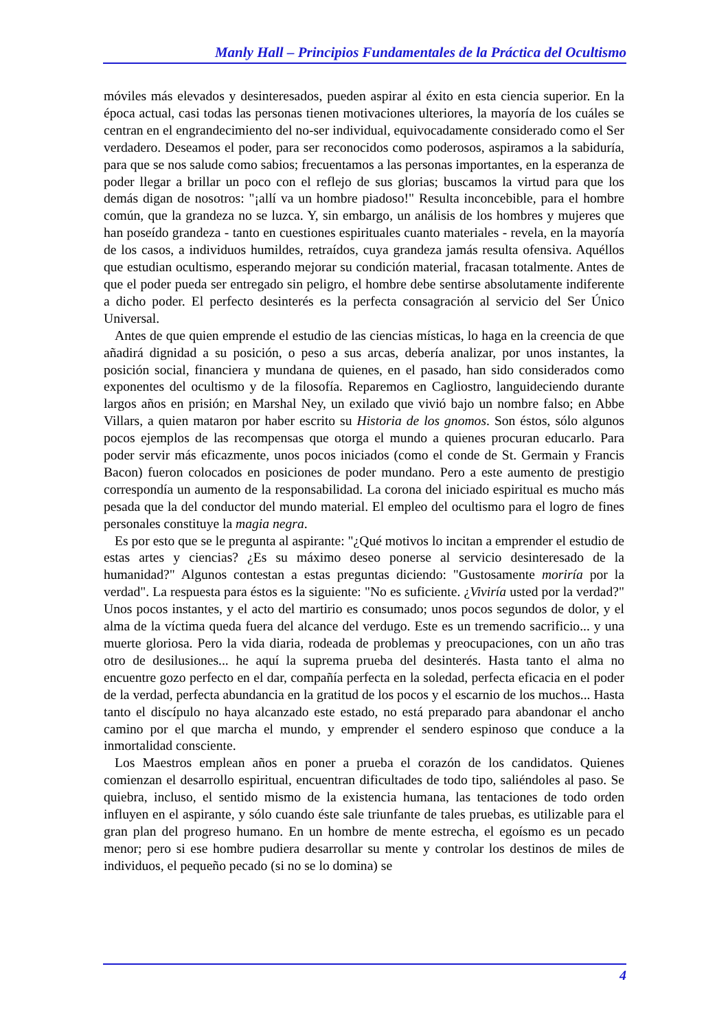Manly Hall – Principios Fundamentales de la Práctica del Ocultismo
móviles más elevados y desinteresados, pueden aspirar al éxito en esta ciencia superior. En la época actual, casi todas las personas tienen motivaciones ulteriores, la mayoría de los cuáles se centran en el engrandecimiento del no-ser individual, equivocadamente considerado como el Ser verdadero. Deseamos el poder, para ser reconocidos como poderosos, aspiramos a la sabiduría, para que se nos salude como sabios; frecuentamos a las personas importantes, en la esperanza de poder llegar a brillar un poco con el reflejo de sus glorias; buscamos la virtud para que los demás digan de nosotros: "¡allí va un hombre piadoso!" Resulta inconcebible, para el hombre común, que la grandeza no se luzca. Y, sin embargo, un análisis de los hombres y mujeres que han poseído grandeza - tanto en cuestiones espirituales cuanto materiales - revela, en la mayoría de los casos, a individuos humildes, retraídos, cuya grandeza jamás resulta ofensiva. Aquéllos que estudian ocultismo, esperando mejorar su condición material, fracasan totalmente. Antes de que el poder pueda ser entregado sin peligro, el hombre debe sentirse absolutamente indiferente a dicho poder. El perfecto desinterés es la perfecta consagración al servicio del Ser Único Universal.
Antes de que quien emprende el estudio de las ciencias místicas, lo haga en la creencia de que añadirá dignidad a su posición, o peso a sus arcas, debería analizar, por unos instantes, la posición social, financiera y mundana de quienes, en el pasado, han sido considerados como exponentes del ocultismo y de la filosofía. Reparemos en Cagliostro, languideciendo durante largos años en prisión; en Marshal Ney, un exilado que vivió bajo un nombre falso; en Abbe Villars, a quien mataron por haber escrito su Historia de los gnomos. Son éstos, sólo algunos pocos ejemplos de las recompensas que otorga el mundo a quienes procuran educarlo. Para poder servir más eficazmente, unos pocos iniciados (como el conde de St. Germain y Francis Bacon) fueron colocados en posiciones de poder mundano. Pero a este aumento de prestigio correspondía un aumento de la responsabilidad. La corona del iniciado espiritual es mucho más pesada que la del conductor del mundo material. El empleo del ocultismo para el logro de fines personales constituye la magia negra.
Es por esto que se le pregunta al aspirante: "¿Qué motivos lo incitan a emprender el estudio de estas artes y ciencias? ¿Es su máximo deseo ponerse al servicio desinteresado de la humanidad?" Algunos contestan a estas preguntas diciendo: "Gustosamente moriría por la verdad". La respuesta para éstos es la siguiente: "No es suficiente. ¿Viviría usted por la verdad?" Unos pocos instantes, y el acto del martirio es consumado; unos pocos segundos de dolor, y el alma de la víctima queda fuera del alcance del verdugo. Este es un tremendo sacrificio... y una muerte gloriosa. Pero la vida diaria, rodeada de problemas y preocupaciones, con un año tras otro de desilusiones... he aquí la suprema prueba del desinterés. Hasta tanto el alma no encuentre gozo perfecto en el dar, compañía perfecta en la soledad, perfecta eficacia en el poder de la verdad, perfecta abundancia en la gratitud de los pocos y el escarnio de los muchos... Hasta tanto el discípulo no haya alcanzado este estado, no está preparado para abandonar el ancho camino por el que marcha el mundo, y emprender el sendero espinoso que conduce a la inmortalidad consciente.
Los Maestros emplean años en poner a prueba el corazón de los candidatos. Quienes comienzan el desarrollo espiritual, encuentran dificultades de todo tipo, saliéndoles al paso. Se quiebra, incluso, el sentido mismo de la existencia humana, las tentaciones de todo orden influyen en el aspirante, y sólo cuando éste sale triunfante de tales pruebas, es utilizable para el gran plan del progreso humano. En un hombre de mente estrecha, el egoísmo es un pecado menor; pero si ese hombre pudiera desarrollar su mente y controlar los destinos de miles de individuos, el pequeño pecado (si no se lo domina) se
4